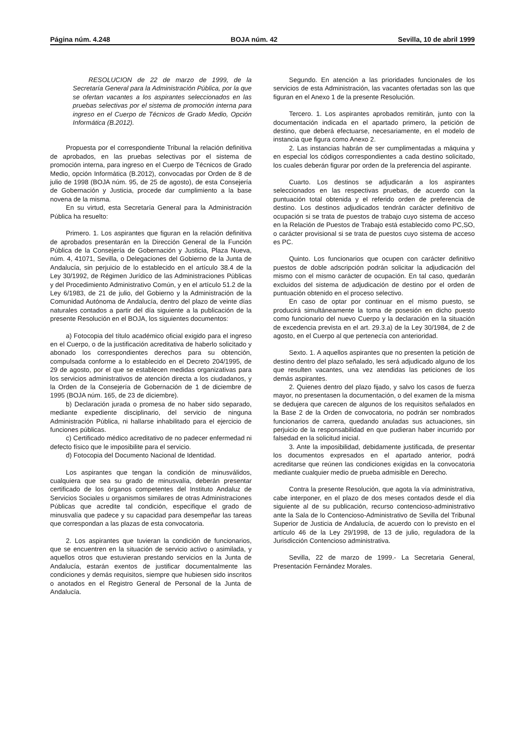Página núm. 4.248 BOJA núm. 42 Sevilla, 10 de abril 1999
RESOLUCION de 22 de marzo de 1999, de la Secretaría General para la Administración Pública, por la que se ofertan vacantes a los aspirantes seleccionados en las pruebas selectivas por el sistema de promoción interna para ingreso en el Cuerpo de Técnicos de Grado Medio, Opción Informática (B.2012).
Propuesta por el correspondiente Tribunal la relación definitiva de aprobados, en las pruebas selectivas por el sistema de promoción interna, para ingreso en el Cuerpo de Técnicos de Grado Medio, opción Informática (B.2012), convocadas por Orden de 8 de julio de 1998 (BOJA núm. 95, de 25 de agosto), de esta Consejería de Gobernación y Justicia, procede dar cumplimiento a la base novena de la misma.
En su virtud, esta Secretaría General para la Administración Pública ha resuelto:
Primero. 1. Los aspirantes que figuran en la relación definitiva de aprobados presentarán en la Dirección General de la Función Pública de la Consejería de Gobernación y Justicia, Plaza Nueva, núm. 4, 41071, Sevilla, o Delegaciones del Gobierno de la Junta de Andalucía, sin perjuicio de lo establecido en el artículo 38.4 de la Ley 30/1992, de Régimen Jurídico de las Administraciones Públicas y del Procedimiento Administrativo Común, y en el artículo 51.2 de la Ley 6/1983, de 21 de julio, del Gobierno y la Administración de la Comunidad Autónoma de Andalucía, dentro del plazo de veinte días naturales contados a partir del día siguiente a la publicación de la presente Resolución en el BOJA, los siguientes documentos:
a) Fotocopia del título académico oficial exigido para el ingreso en el Cuerpo, o de la justificación acreditativa de haberlo solicitado y abonado los correspondientes derechos para su obtención, compulsada conforme a lo establecido en el Decreto 204/1995, de 29 de agosto, por el que se establecen medidas organizativas para los servicios administrativos de atención directa a los ciudadanos, y la Orden de la Consejería de Gobernación de 1 de diciembre de 1995 (BOJA núm. 165, de 23 de diciembre).
b) Declaración jurada o promesa de no haber sido separado, mediante expediente disciplinario, del servicio de ninguna Administración Pública, ni hallarse inhabilitado para el ejercicio de funciones públicas.
c) Certificado médico acreditativo de no padecer enfermedad ni defecto físico que le imposibilite para el servicio.
d) Fotocopia del Documento Nacional de Identidad.
Los aspirantes que tengan la condición de minusválidos, cualquiera que sea su grado de minusvalía, deberán presentar certificado de los órganos competentes del Instituto Andaluz de Servicios Sociales u organismos similares de otras Administraciones Públicas que acredite tal condición, especifique el grado de minusvalía que padece y su capacidad para desempeñar las tareas que correspondan a las plazas de esta convocatoria.
2. Los aspirantes que tuvieran la condición de funcionarios, que se encuentren en la situación de servicio activo o asimilada, y aquellos otros que estuvieran prestando servicios en la Junta de Andalucía, estarán exentos de justificar documentalmente las condiciones y demás requisitos, siempre que hubiesen sido inscritos o anotados en el Registro General de Personal de la Junta de Andalucía.
Segundo. En atención a las prioridades funcionales de los servicios de esta Administración, las vacantes ofertadas son las que figuran en el Anexo 1 de la presente Resolución.
Tercero. 1. Los aspirantes aprobados remitirán, junto con la documentación indicada en el apartado primero, la petición de destino, que deberá efectuarse, necesariamente, en el modelo de instancia que figura como Anexo 2.
2. Las instancias habrán de ser cumplimentadas a máquina y en especial los códigos correspondientes a cada destino solicitado, los cuales deberán figurar por orden de la preferencia del aspirante.
Cuarto. Los destinos se adjudicarán a los aspirantes seleccionados en las respectivas pruebas, de acuerdo con la puntuación total obtenida y el referido orden de preferencia de destino. Los destinos adjudicados tendrán carácter definitivo de ocupación si se trata de puestos de trabajo cuyo sistema de acceso en la Relación de Puestos de Trabajo está establecido como PC,SO, o carácter provisional si se trata de puestos cuyo sistema de acceso es PC.
Quinto. Los funcionarios que ocupen con carácter definitivo puestos de doble adscripción podrán solicitar la adjudicación del mismo con el mismo carácter de ocupación. En tal caso, quedarán excluidos del sistema de adjudicación de destino por el orden de puntuación obtenido en el proceso selectivo.
En caso de optar por continuar en el mismo puesto, se producirá simultáneamente la toma de posesión en dicho puesto como funcionario del nuevo Cuerpo y la declaración en la situación de excedencia prevista en el art. 29.3.a) de la Ley 30/1984, de 2 de agosto, en el Cuerpo al que pertenecía con anterioridad.
Sexto. 1. A aquellos aspirantes que no presenten la petición de destino dentro del plazo señalado, les será adjudicado alguno de los que resulten vacantes, una vez atendidas las peticiones de los demás aspirantes.
2. Quienes dentro del plazo fijado, y salvo los casos de fuerza mayor, no presentasen la documentación, o del examen de la misma se dedujera que carecen de algunos de los requisitos señalados en la Base 2 de la Orden de convocatoria, no podrán ser nombrados funcionarios de carrera, quedando anuladas sus actuaciones, sin perjuicio de la responsabilidad en que pudieran haber incurrido por falsedad en la solicitud inicial.
3. Ante la imposibilidad, debidamente justificada, de presentar los documentos expresados en el apartado anterior, podrá acreditarse que reúnen las condiciones exigidas en la convocatoria mediante cualquier medio de prueba admisible en Derecho.
Contra la presente Resolución, que agota la vía administrativa, cabe interponer, en el plazo de dos meses contados desde el día siguiente al de su publicación, recurso contencioso-administrativo ante la Sala de lo Contencioso-Administrativo de Sevilla del Tribunal Superior de Justicia de Andalucía, de acuerdo con lo previsto en el artículo 46 de la Ley 29/1998, de 13 de julio, reguladora de la Jurisdicción Contencioso administrativa.
Sevilla, 22 de marzo de 1999.- La Secretaria General, Presentación Fernández Morales.